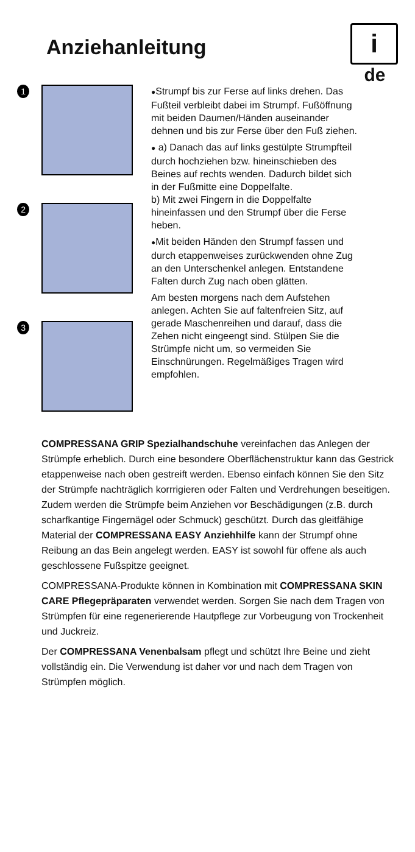Anziehanleitung
i
de
1
2
3
●Strumpf bis zur Ferse auf links drehen. Das Fußteil verbleibt dabei im Strumpf. Fußöffnung mit beiden Daumen/Händen auseinander dehnen und bis zur Ferse über den Fuß ziehen.
● a) Danach das auf links gestülpte Strumpfteil durch hochziehen bzw. hineinschieben des Beines auf rechts wenden. Dadurch bildet sich in der Fußmitte eine Doppelfalte.
b) Mit zwei Fingern in die Doppelfalte hineinfassen und den Strumpf über die Ferse heben.
●Mit beiden Händen den Strumpf fassen und durch etappenweises zurückwenden ohne Zug an den Unterschenkel anlegen. Entstandene Falten durch Zug nach oben glätten.
Am besten morgens nach dem Aufstehen anlegen. Achten Sie auf faltenfreien Sitz, auf gerade Maschenreihen und darauf, dass die Zehen nicht eingeengt sind. Stülpen Sie die Strümpfe nicht um, so vermeiden Sie Einschnürungen. Regelmäßiges Tragen wird empfohlen.
COMPRESSANA GRIP Spezialhandschuhe vereinfachen das Anlegen der Strümpfe erheblich. Durch eine besondere Oberflächenstruktur kann das Gestrick etappenweise nach oben gestreift werden. Ebenso einfach können Sie den Sitz der Strümpfe nachträglich korrrigieren oder Falten und Verdrehungen beseitigen. Zudem werden die Strümpfe beim Anziehen vor Beschädigungen (z.B. durch scharfkantige Fingernägel oder Schmuck) geschützt. Durch das gleitfähige Material der COMPRESSANA EASY Anziehhilfe kann der Strumpf ohne Reibung an das Bein angelegt werden. EASY ist sowohl für offene als auch geschlossene Fußspitze geeignet.
COMPRESSANA-Produkte können in Kombination mit COMPRESSANA SKIN CARE Pflegepräparaten verwendet werden. Sorgen Sie nach dem Tragen von Strümpfen für eine regenerierende Hautpflege zur Vorbeugung von Trockenheit und Juckreiz.
Der COMPRESSANA Venenbalsam pflegt und schützt Ihre Beine und zieht vollständig ein. Die Verwendung ist daher vor und nach dem Tragen von Strümpfen möglich.